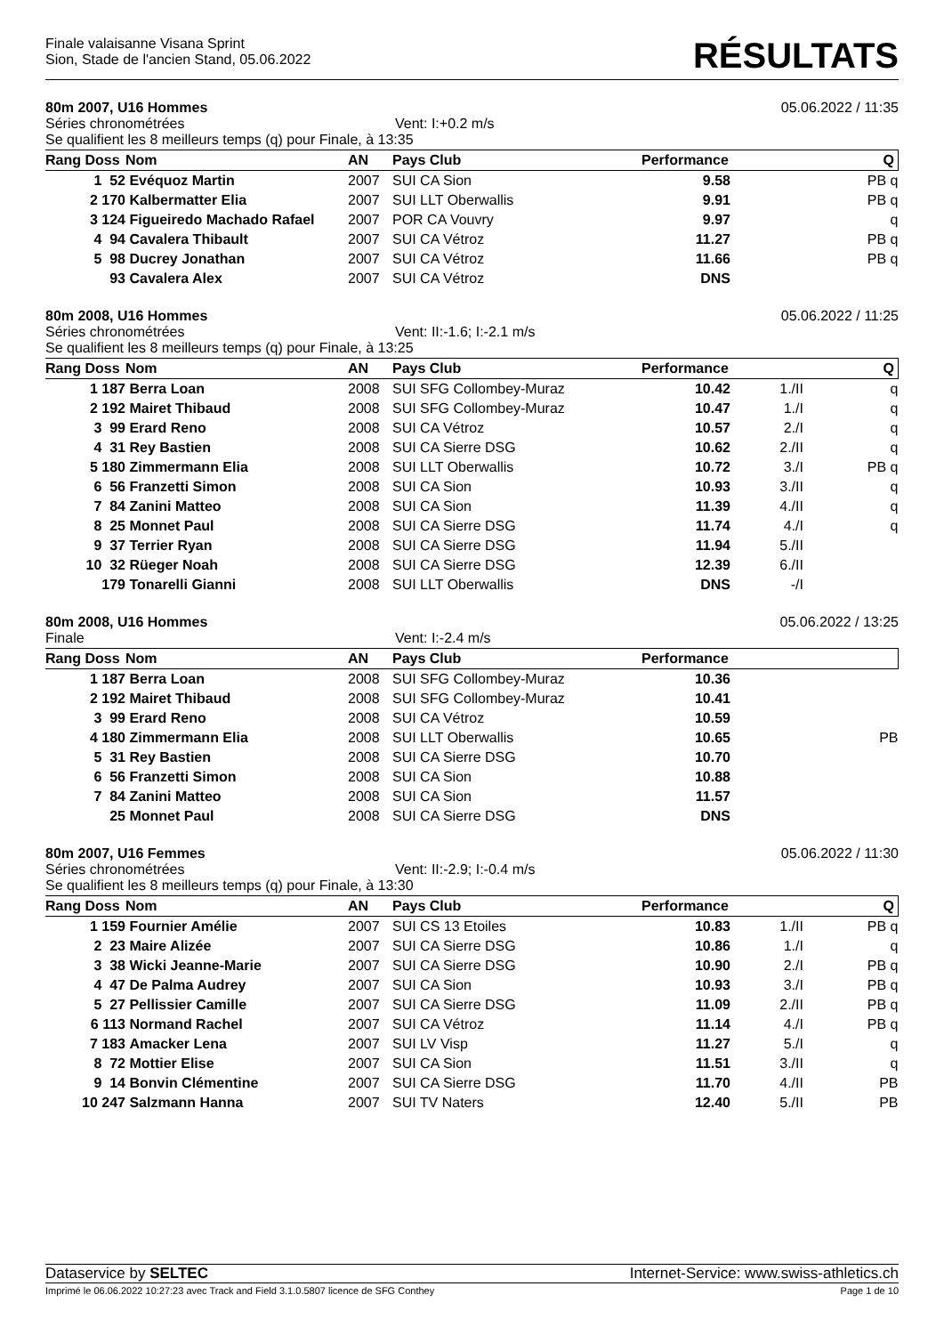Finale valaisanne Visana Sprint
Sion, Stade de l'ancien Stand, 05.06.2022
RÉSULTATS
80m 2007, U16 Hommes 05.06.2022 / 11:35
Séries chronométrées Vent: I:+0.2 m/s
Se qualifient les 8 meilleurs temps (q) pour Finale, à 13:35
| Rang Doss | Nom | AN | Pays Club | Performance | | Q |
| --- | --- | --- | --- | --- | --- | --- |
| 1 52 | Evéquoz Martin | 2007 | SUI CA Sion | 9.58 | | PB q |
| 2 170 | Kalbermatter Elia | 2007 | SUI LLT Oberwallis | 9.91 | | PB q |
| 3 124 | Figueiredo Machado Rafael | 2007 | POR CA Vouvry | 9.97 | | q |
| 4 94 | Cavalera Thibault | 2007 | SUI CA Vétroz | 11.27 | | PB q |
| 5 98 | Ducrey Jonathan | 2007 | SUI CA Vétroz | 11.66 | | PB q |
| 93 | Cavalera Alex | 2007 | SUI CA Vétroz | DNS | | |
80m 2008, U16 Hommes 05.06.2022 / 11:25
Séries chronométrées Vent: II:-1.6; I:-2.1 m/s
Se qualifient les 8 meilleurs temps (q) pour Finale, à 13:25
| Rang Doss | Nom | AN | Pays Club | Performance | | Q |
| --- | --- | --- | --- | --- | --- | --- |
| 1 187 | Berra Loan | 2008 | SUI SFG Collombey-Muraz | 10.42 | 1./II | q |
| 2 192 | Mairet Thibaud | 2008 | SUI SFG Collombey-Muraz | 10.47 | 1./I | q |
| 3 99 | Erard Reno | 2008 | SUI CA Vétroz | 10.57 | 2./I | q |
| 4 31 | Rey Bastien | 2008 | SUI CA Sierre DSG | 10.62 | 2./II | q |
| 5 180 | Zimmermann Elia | 2008 | SUI LLT Oberwallis | 10.72 | 3./I | PB q |
| 6 56 | Franzetti Simon | 2008 | SUI CA Sion | 10.93 | 3./II | q |
| 7 84 | Zanini Matteo | 2008 | SUI CA Sion | 11.39 | 4./II | q |
| 8 25 | Monnet Paul | 2008 | SUI CA Sierre DSG | 11.74 | 4./I | q |
| 9 37 | Terrier Ryan | 2008 | SUI CA Sierre DSG | 11.94 | 5./II | |
| 10 32 | Rüeger Noah | 2008 | SUI CA Sierre DSG | 12.39 | 6./II | |
| 179 | Tonarelli Gianni | 2008 | SUI LLT Oberwallis | DNS | -/I | |
80m 2008, U16 Hommes 05.06.2022 / 13:25
Finale Vent: I:-2.4 m/s
| Rang Doss | Nom | AN | Pays Club | Performance | | |
| --- | --- | --- | --- | --- | --- | --- |
| 1 187 | Berra Loan | 2008 | SUI SFG Collombey-Muraz | 10.36 | | |
| 2 192 | Mairet Thibaud | 2008 | SUI SFG Collombey-Muraz | 10.41 | | |
| 3 99 | Erard Reno | 2008 | SUI CA Vétroz | 10.59 | | |
| 4 180 | Zimmermann Elia | 2008 | SUI LLT Oberwallis | 10.65 | | PB |
| 5 31 | Rey Bastien | 2008 | SUI CA Sierre DSG | 10.70 | | |
| 6 56 | Franzetti Simon | 2008 | SUI CA Sion | 10.88 | | |
| 7 84 | Zanini Matteo | 2008 | SUI CA Sion | 11.57 | | |
| 25 | Monnet Paul | 2008 | SUI CA Sierre DSG | DNS | | |
80m 2007, U16 Femmes 05.06.2022 / 11:30
Séries chronométrées Vent: II:-2.9; I:-0.4 m/s
Se qualifient les 8 meilleurs temps (q) pour Finale, à 13:30
| Rang Doss | Nom | AN | Pays Club | Performance | | Q |
| --- | --- | --- | --- | --- | --- | --- |
| 1 159 | Fournier Amélie | 2007 | SUI CS 13 Etoiles | 10.83 | 1./II | PB q |
| 2 23 | Maire Alizée | 2007 | SUI CA Sierre DSG | 10.86 | 1./I | q |
| 3 38 | Wicki Jeanne-Marie | 2007 | SUI CA Sierre DSG | 10.90 | 2./I | PB q |
| 4 47 | De Palma Audrey | 2007 | SUI CA Sion | 10.93 | 3./I | PB q |
| 5 27 | Pellissier Camille | 2007 | SUI CA Sierre DSG | 11.09 | 2./II | PB q |
| 6 113 | Normand Rachel | 2007 | SUI CA Vétroz | 11.14 | 4./I | PB q |
| 7 183 | Amacker Lena | 2007 | SUI LV Visp | 11.27 | 5./I | q |
| 8 72 | Mottier Elise | 2007 | SUI CA Sion | 11.51 | 3./II | q |
| 9 14 | Bonvin Clémentine | 2007 | SUI CA Sierre DSG | 11.70 | 4./II | PB |
| 10 247 | Salzmann Hanna | 2007 | SUI TV Naters | 12.40 | 5./II | PB |
Dataservice by SELTEC Internet-Service: www.swiss-athletics.ch
Imprimé le 06.06.2022 10:27:23 avec Track and Field 3.1.0.5807 licence de SFG Conthey Page 1 de 10